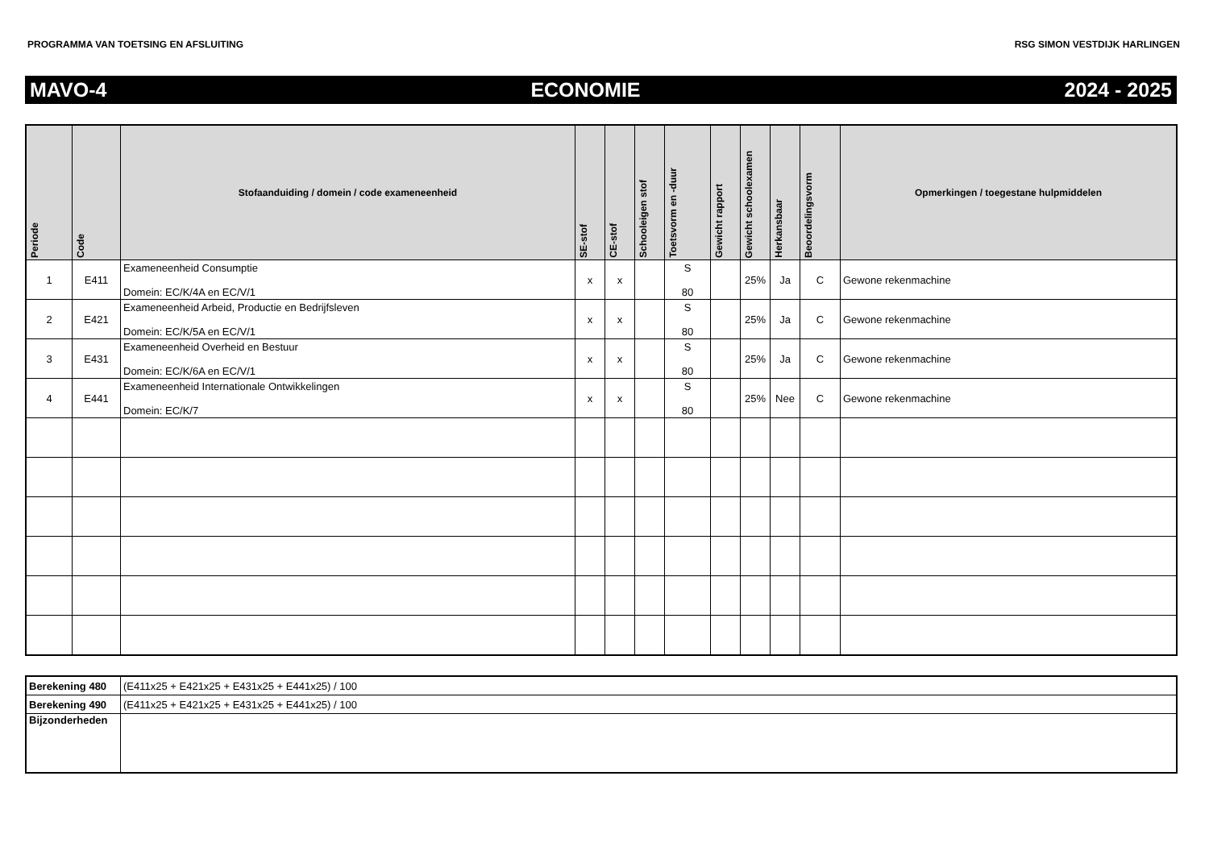PROGRAMMA VAN TOETSING EN AFSLUITING RSG SIMON VESTDIJK HARLINGEN
MAVO-4 ECONOMIE 2024 - 2025
| Periode | Code | Stofaanduiding / domein / code exameneenheid | SE-stof | CE-stof | Schooleigen stof | Toetsvorm en -duur | Gewicht rapport | Gewicht schoolexamen | Herkansbaar | Beoordelingsvorm | Opmerkingen / toegestane hulpmiddelen |
| --- | --- | --- | --- | --- | --- | --- | --- | --- | --- | --- | --- |
| 1 | E411 | Exameneenheid Consumptie Domein: EC/K/4A en EC/V/1 | x | x | | S 80 | | 25% | Ja | C | Gewone rekenmachine |
| 2 | E421 | Exameneenheid Arbeid, Productie en Bedrijfsleven Domein: EC/K/5A en EC/V/1 | x | x | | S 80 | | 25% | Ja | C | Gewone rekenmachine |
| 3 | E431 | Exameneenheid Overheid en Bestuur Domein: EC/K/6A en EC/V/1 | x | x | | S 80 | | 25% | Ja | C | Gewone rekenmachine |
| 4 | E441 | Exameneenheid Internationale Ontwikkelingen Domein: EC/K/7 | x | x | | S 80 | | 25% | Nee | C | Gewone rekenmachine |
| Berekening 480 | (E411x25 + E421x25 + E431x25 + E441x25) / 100 |
| Berekening 490 | (E411x25 + E421x25 + E431x25 + E441x25) / 100 |
| Bijzonderheden | |